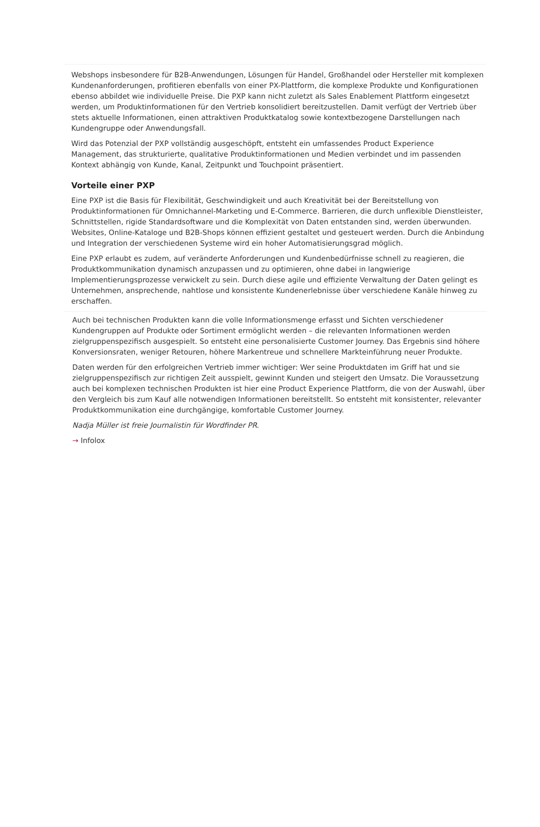Webshops insbesondere für B2B-Anwendungen, Lösungen für Handel, Großhandel oder Hersteller mit komplexen Kundenanforderungen, profitieren ebenfalls von einer PX-Plattform, die komplexe Produkte und Konfigurationen ebenso abbildet wie individuelle Preise. Die PXP kann nicht zuletzt als Sales Enablement Plattform eingesetzt werden, um Produktinformationen für den Vertrieb konsolidiert bereitzustellen. Damit verfügt der Vertrieb über stets aktuelle Informationen, einen attraktiven Produktkatalog sowie kontextbezogene Darstellungen nach Kundengruppe oder Anwendungsfall.
Wird das Potenzial der PXP vollständig ausgeschöpft, entsteht ein umfassendes Product Experience Management, das strukturierte, qualitative Produktinformationen und Medien verbindet und im passenden Kontext abhängig von Kunde, Kanal, Zeitpunkt und Touchpoint präsentiert.
Vorteile einer PXP
Eine PXP ist die Basis für Flexibilität, Geschwindigkeit und auch Kreativität bei der Bereitstellung von Produktinformationen für Omnichannel-Marketing und E-Commerce. Barrieren, die durch unflexible Dienstleister, Schnittstellen, rigide Standardsoftware und die Komplexität von Daten entstanden sind, werden überwunden. Websites, Online-Kataloge und B2B-Shops können effizient gestaltet und gesteuert werden. Durch die Anbindung und Integration der verschiedenen Systeme wird ein hoher Automatisierungsgrad möglich.
Eine PXP erlaubt es zudem, auf veränderte Anforderungen und Kundenbedürfnisse schnell zu reagieren, die Produktkommunikation dynamisch anzupassen und zu optimieren, ohne dabei in langwierige Implementierungsprozesse verwickelt zu sein. Durch diese agile und effiziente Verwaltung der Daten gelingt es Unternehmen, ansprechende, nahtlose und konsistente Kundenerlebnisse über verschiedene Kanäle hinweg zu erschaffen.
Auch bei technischen Produkten kann die volle Informationsmenge erfasst und Sichten verschiedener Kundengruppen auf Produkte oder Sortiment ermöglicht werden – die relevanten Informationen werden zielgruppenspezifisch ausgespielt. So entsteht eine personalisierte Customer Journey. Das Ergebnis sind höhere Konversionsraten, weniger Retouren, höhere Markentreue und schnellere Markteinführung neuer Produkte.
Daten werden für den erfolgreichen Vertrieb immer wichtiger: Wer seine Produktdaten im Griff hat und sie zielgruppenspezifisch zur richtigen Zeit ausspielt, gewinnt Kunden und steigert den Umsatz. Die Voraussetzung auch bei komplexen technischen Produkten ist hier eine Product Experience Plattform, die von der Auswahl, über den Vergleich bis zum Kauf alle notwendigen Informationen bereitstellt. So entsteht mit konsistenter, relevanter Produktkommunikation eine durchgängige, komfortable Customer Journey.
Nadja Müller ist freie Journalistin für Wordfinder PR.
→ Infolox